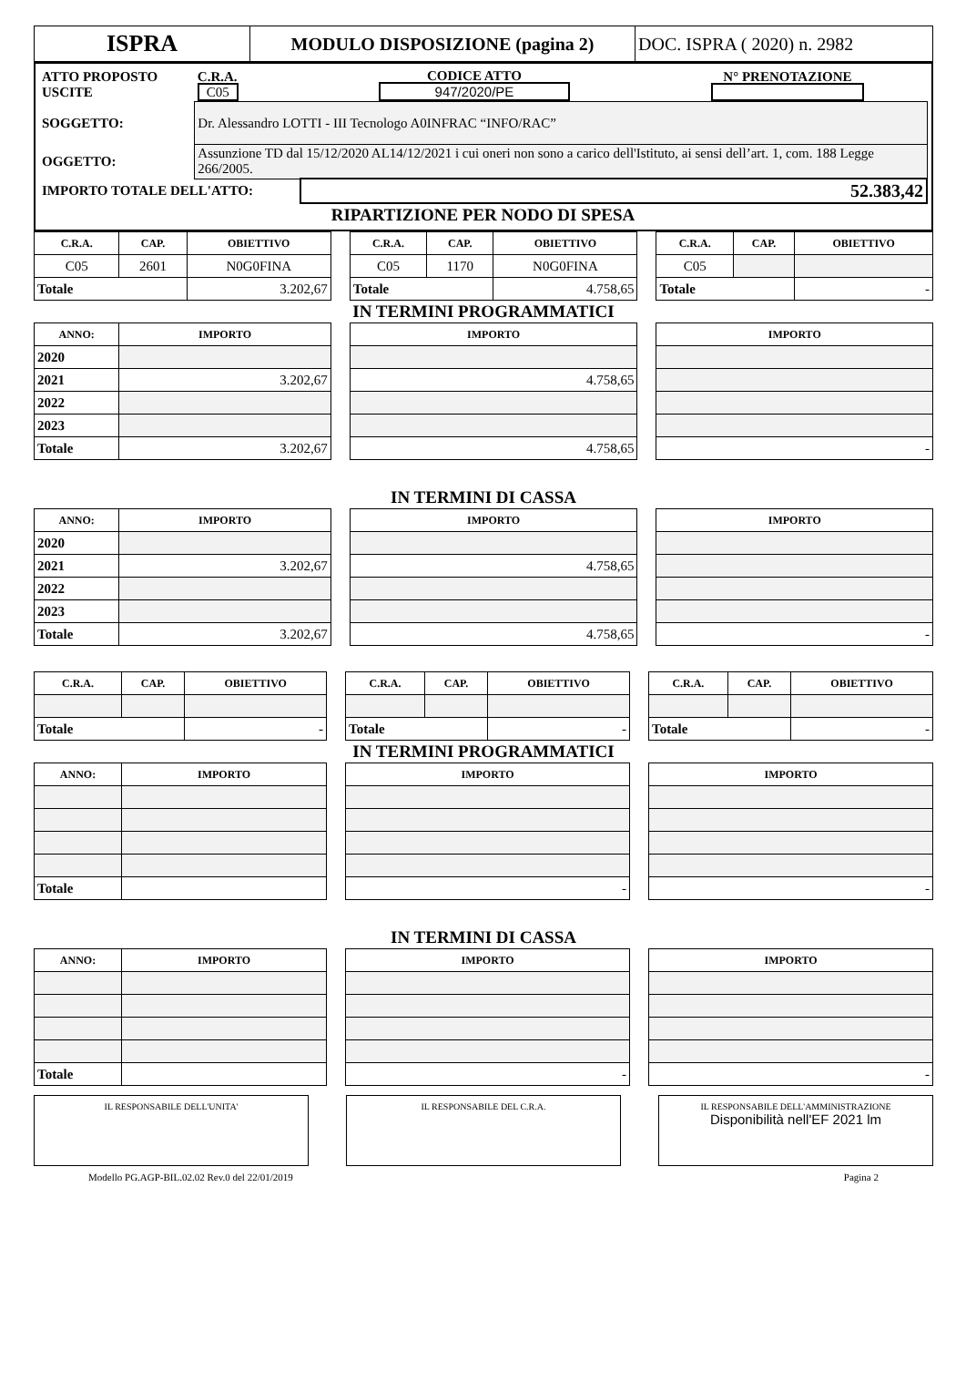| ISPRA | MODULO DISPOSIZIONE (pagina 2) | DOC. ISPRA ( 2020) n. 2982 |
| ATTO PROPOSTO USCITE | C.R.A. C05 | CODICE ATTO 947/2020/PE | N° PRENOTAZIONE |
| SOGGETTO: | Dr. Alessandro LOTTI - III Tecnologo A0INFRAC “INFO/RAC” | | |
| OGGETTO: | Assunzione TD dal 15/12/2020 AL14/12/2021 i cui oneri non sono a carico dell'Istituto, ai sensi dell’art. 1, com. 188 Legge 266/2005. | | |
| IMPORTO TOTALE DELL'ATTO: | | 52.383,42 | |
| RIPARTIZIONE PER NODO DI SPESA | | | |
| C.R.A. | CAP. | OBIETTIVO | | C.R.A. | CAP. | OBIETTIVO | | C.R.A. | CAP. | OBIETTIVO |
| C05 | 2601 | N0G0FINA | | C05 | 1170 | N0G0FINA | | C05 | | |
| Totale | | 3.202,67 | | Totale | | 4.758,65 | | Totale | | - |
| IN TERMINI PROGRAMMATICI | | | | | | | | | | |
| ANNO: | IMPORTO | | | IMPORTO | | | | IMPORTO | | |
| 2020 | | | | | | | | | | |
| 2021 | 3.202,67 | | | 4.758,65 | | | | | | |
| 2022 | | | | | | | | | | |
| 2023 | | | | | | | | | | |
| Totale | 3.202,67 | | | 4.758,65 | | | | - | | |
| IN TERMINI DI CASSA | | | | | | | | | | |
| ANNO: | IMPORTO | | | IMPORTO | | | | IMPORTO | | |
| 2020 | | | | | | | | | | |
| 2021 | 3.202,67 | | | 4.758,65 | | | | | | |
| 2022 | | | | | | | | | | |
| 2023 | | | | | | | | | | |
| Totale | 3.202,67 | | | 4.758,65 | | | | - | | |
| C.R.A. | CAP. | OBIETTIVO | | C.R.A. | CAP. | OBIETTIVO | | C.R.A. | CAP. | OBIETTIVO |
| Totale | | - | | Totale | | - | | Totale | | - |
| IN TERMINI PROGRAMMATICI | | | | | | | | | | |
| ANNO: | IMPORTO | | | IMPORTO | | | | IMPORTO | | |
| Totale | | | | - | | | | - | | |
| IN TERMINI DI CASSA | | | | | | | | | | |
| ANNO: | IMPORTO | | | IMPORTO | | | | IMPORTO | | |
| Totale | | | | - | | | | - | | |
IL RESPONSABILE DELL'UNITA' IL RESPONSABILE DEL C.R.A. IL RESPONSABILE DELL'AMMINISTRAZIONE
Disponibilità nell'EF 2021 lm
Modello PG.AGP-BIL.02.02 Rev.0 del 22/01/2019 Pagina 2